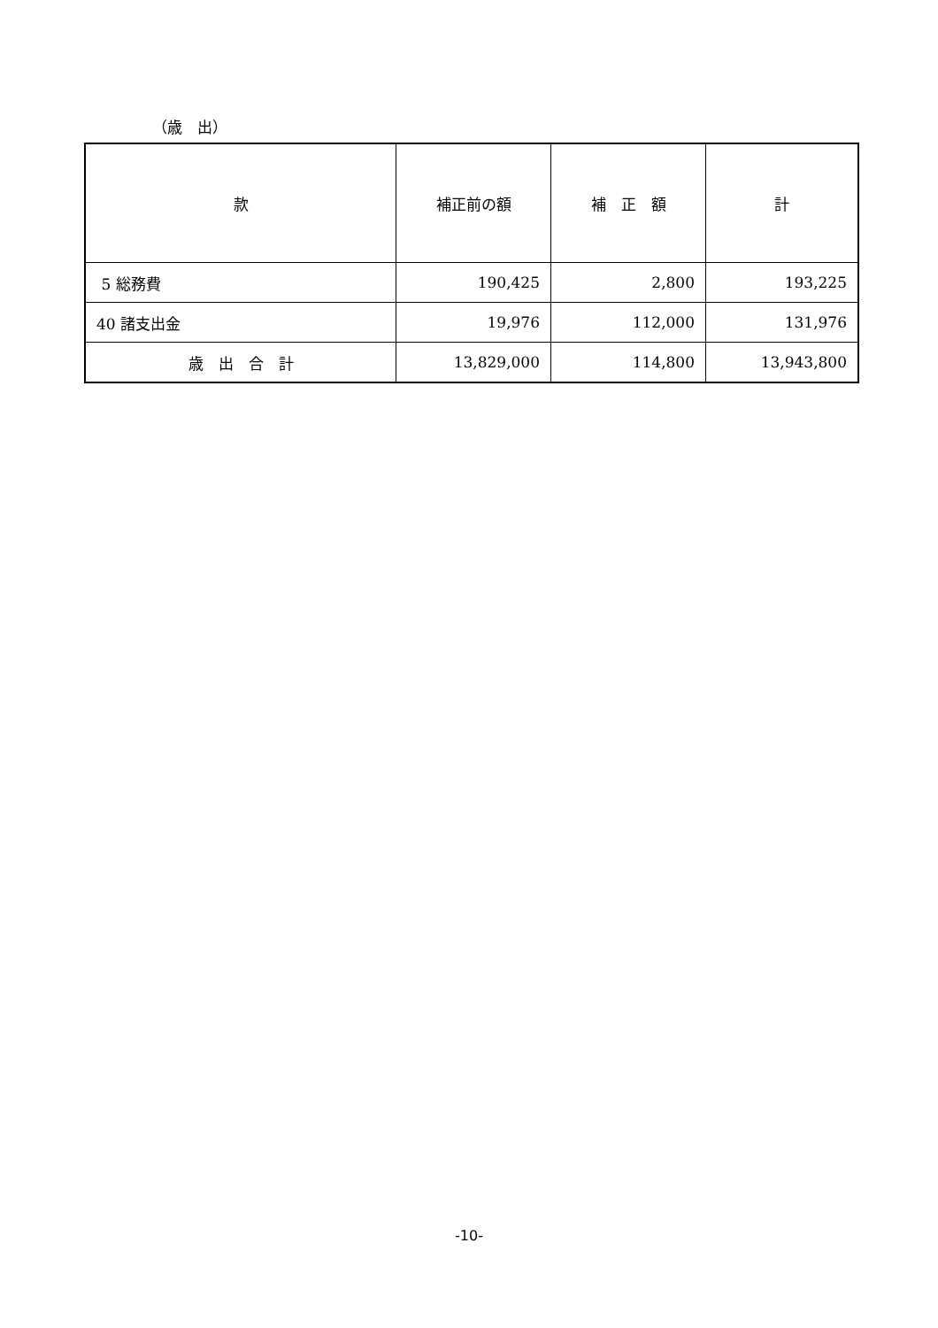（歳　出）
| 款 | 補正前の額 | 補 正 額 | 計 |
| --- | --- | --- | --- |
| 5 総務費 | 190,425 | 2,800 | 193,225 |
| 40 諸支出金 | 19,976 | 112,000 | 131,976 |
| 歳 出 合 計 | 13,829,000 | 114,800 | 13,943,800 |
-10-